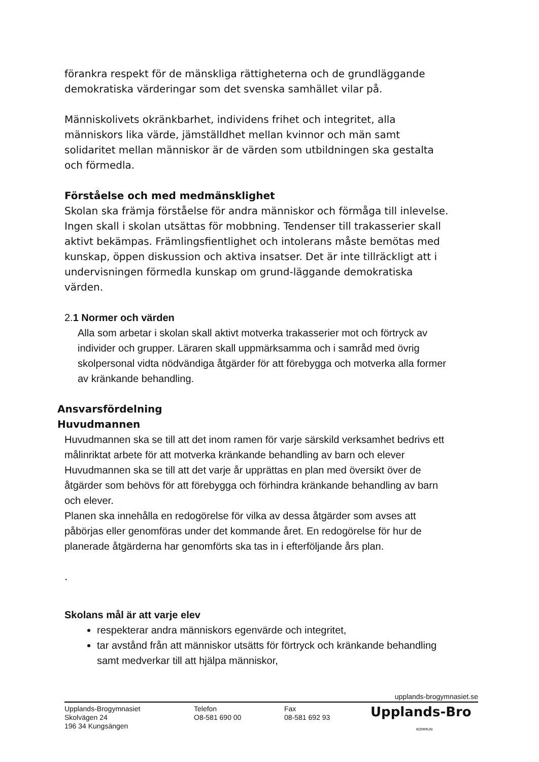förankra respekt för de mänskliga rättigheterna och de grundläggande demokratiska värderingar som det svenska samhället vilar på.
Människolivets okränkbarhet, individens frihet och integritet, alla människors lika värde, jämställdhet mellan kvinnor och män samt solidaritet mellan människor är de värden som utbildningen ska gestalta och förmedla.
Förståelse och med medmänsklighet
Skolan ska främja förståelse för andra människor och förmåga till inlevelse. Ingen skall i skolan utsättas för mobbning. Tendenser till trakasserier skall aktivt bekämpas. Främlingsfientlighet och intolerans måste bemötas med kunskap, öppen diskussion och aktiva insatser. Det är inte tillräckligt att i undervisningen förmedla kunskap om grund-läggande demokratiska värden.
2.1 Normer och värden
Alla som arbetar i skolan skall aktivt motverka trakasserier mot och förtryck av individer och grupper. Läraren skall uppmärksamma och i samråd med övrig skolpersonal vidta nödvändiga åtgärder för att förebygga och motverka alla former av kränkande behandling.
Ansvarsfördelning
Huvudmannen
Huvudmannen ska se till att det inom ramen för varje särskild verksamhet bedrivs ett målinriktat arbete för att motverka kränkande behandling av barn och elever
Huvudmannen ska se till att det varje år upprättas en plan med översikt över de åtgärder som behövs för att förebygga och förhindra kränkande behandling av barn och elever.
Planen ska innehålla en redogörelse för vilka av dessa åtgärder som avses att påbörjas eller genomföras under det kommande året. En redogörelse för hur de planerade åtgärderna har genomförts ska tas in i efterföljande års plan.
.
Skolans mål är att varje elev
respekterar andra människors egenvärde och integritet,
tar avstånd från att människor utsätts för förtryck och kränkande behandling samt medverkar till att hjälpa människor,
upplands-brogymnasiet.se
Upplands-Brogymnasiet
Skolvägen 24
196 34 Kungsängen
Telefon
O8-581 690 00
Fax
08-581 692 93
Upplands-Bro
KOMMUN